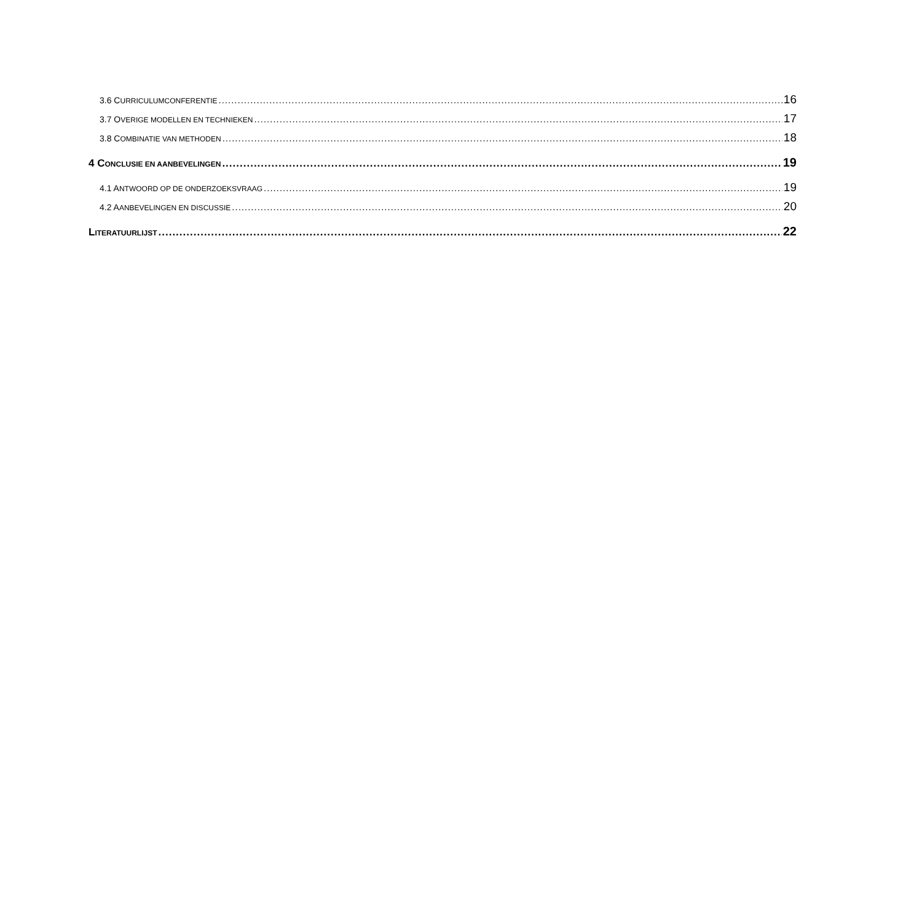3.6 CURRICULUMCONFERENTIE 16
3.7 OVERIGE MODELLEN EN TECHNIEKEN 17
3.8 COMBINATIE VAN METHODEN 18
4 CONCLUSIE EN AANBEVELINGEN 19
4.1 ANTWOORD OP DE ONDERZOEKSVRAAG 19
4.2 AANBEVELINGEN EN DISCUSSIE 20
LITERATUURLIJST 22